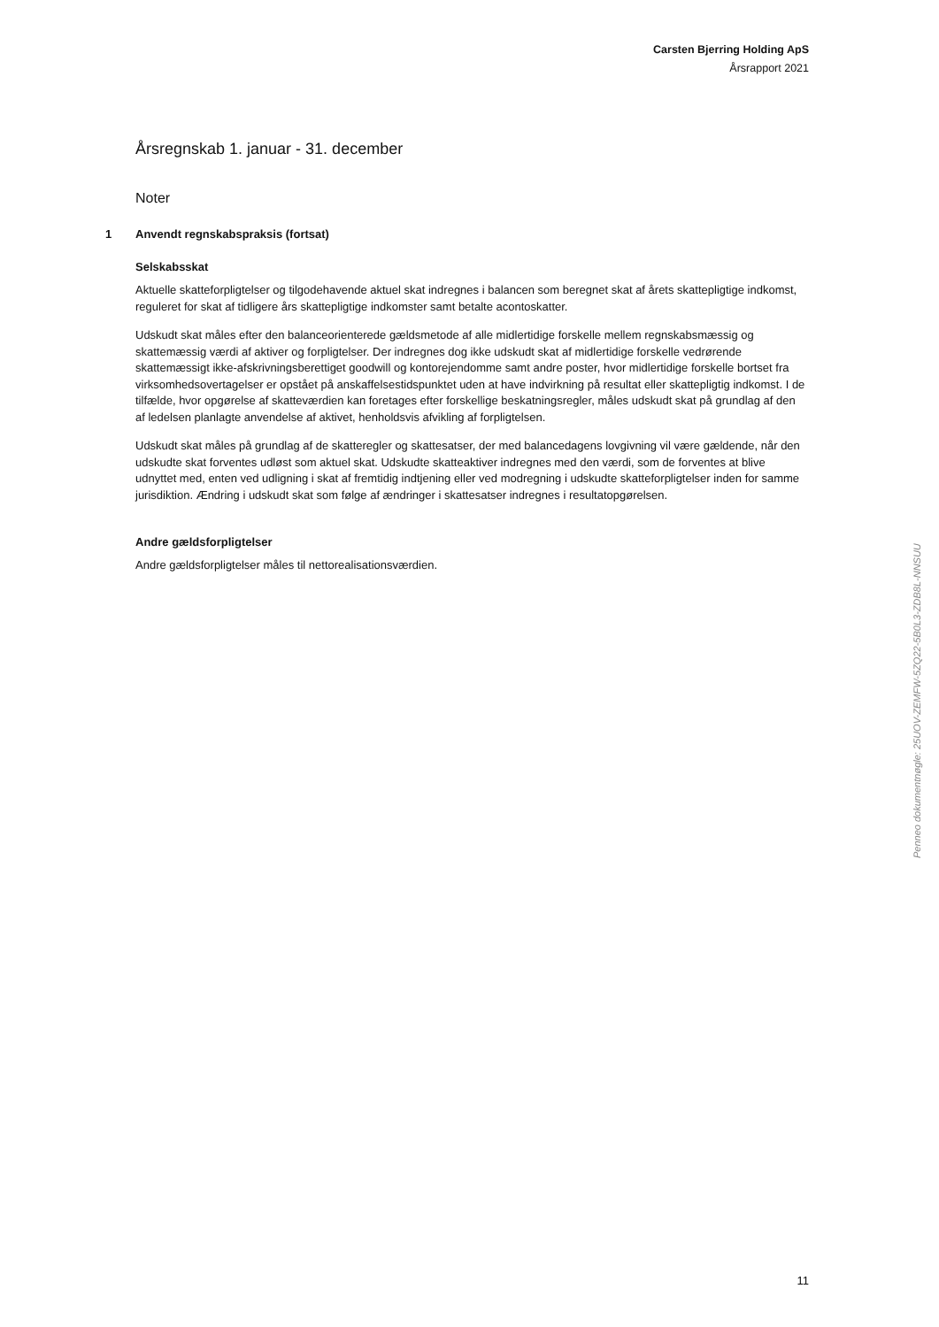Carsten Bjerring Holding ApS
Årsrapport 2021
Årsregnskab 1. januar - 31. december
Noter
1 Anvendt regnskabspraksis (fortsat)
Selskabsskat
Aktuelle skatteforpligtelser og tilgodehavende aktuel skat indregnes i balancen som beregnet skat af årets skattepligtige indkomst, reguleret for skat af tidligere års skattepligtige indkomster samt betalte acontoskatter.
Udskudt skat måles efter den balanceorienterede gældsmetode af alle midlertidige forskelle mellem regnskabsmæssig og skattemæssig værdi af aktiver og forpligtelser. Der indregnes dog ikke udskudt skat af midlertidige forskelle vedrørende skattemæssigt ikke-afskrivningsberettiget goodwill og kontorejendomme samt andre poster, hvor midlertidige forskelle bortset fra virksomhedsovertagelser er opstået på anskaffelsestidspunktet uden at have indvirkning på resultat eller skattepligtig indkomst. I de tilfælde, hvor opgørelse af skatteværdien kan foretages efter forskellige beskatningsregler, måles udskudt skat på grundlag af den af ledelsen planlagte anvendelse af aktivet, henholdsvis afvikling af forpligtelsen.
Udskudt skat måles på grundlag af de skatteregler og skattesatser, der med balancedagens lovgivning vil være gældende, når den udskudte skat forventes udløst som aktuel skat. Udskudte skatteaktiver indregnes med den værdi, som de forventes at blive udnyttet med, enten ved udligning i skat af fremtidig indtjening eller ved modregning i udskudte skatteforpligtelser inden for samme jurisdiktion. Ændring i udskudt skat som følge af ændringer i skattesatser indregnes i resultatopgørelsen.
Andre gældsforpligtelser
Andre gældsforpligtelser måles til nettorealisationsværdien.
Penneo dokumentnøgle: 25UOV-ZEMFW-5ZQ22-5B0L3-ZDB8L-NNSUU
11